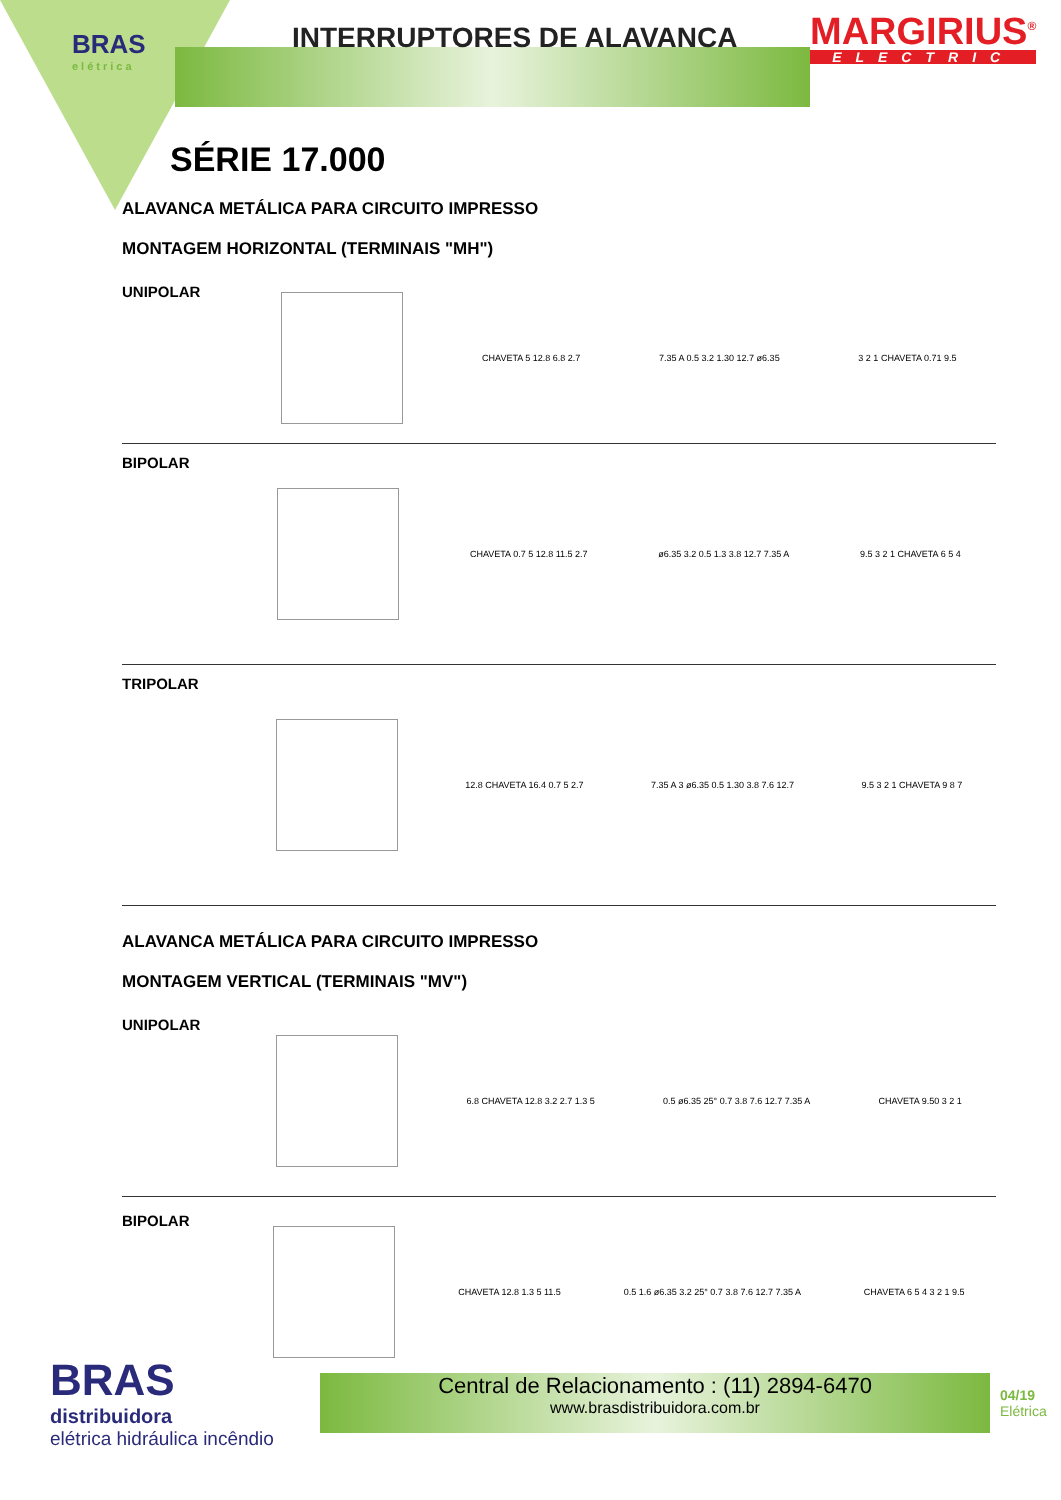BRAS
elétrica
INTERRUPTORES DE ALAVANCA
MARGIRIUS<sup>®</sup>
ELECTRIC
SÉRIE 17.000
ALAVANCA METÁLICA PARA CIRCUITO IMPRESSO
MONTAGEM HORIZONTAL (TERMINAIS "MH")
UNIPOLAR
CHAVETA 5 12.8 6.8 2.7 7.35 A 0.5 3.2 1.30 12.7 ø6.35 3 2 1 CHAVETA 0.71 9.5
BIPOLAR
CHAVETA 0.7 5 12.8 11.5 2.7
ø6.35 3.2 0.5 1.3 3.8 12.7 7.35 A
9.5 3 2 1 CHAVETA 6 5 4
TRIPOLAR
12.8 CHAVETA 16.4 0.7 5 2.7
7.35 A 3 ø6.35 0.5 1.30 3.8 7.6 12.7
9.5 3 2 1 CHAVETA 9 8 7
ALAVANCA METÁLICA PARA CIRCUITO IMPRESSO
MONTAGEM VERTICAL (TERMINAIS "MV")
UNIPOLAR
6.8 CHAVETA 12.8 3.2 2.7 1.3 5
0.5 ø6.35 25° 0.7 3.8 7.6 12.7 7.35 A
CHAVETA 9.50 3 2 1
BIPOLAR
CHAVETA 12.8 1.3 5 11.5
0.5 1.6 ø6.35 3.2 25° 0.7 3.8 7.6 12.7 7.35 A
CHAVETA 6 5 4 3 2 1 9.5
BRAS
distribuidora
elétrica hidráulica incêndio
Central de Relacionamento : (11) 2894-6470
www.brasdistribuidora.com.br
04/19
Elétrica